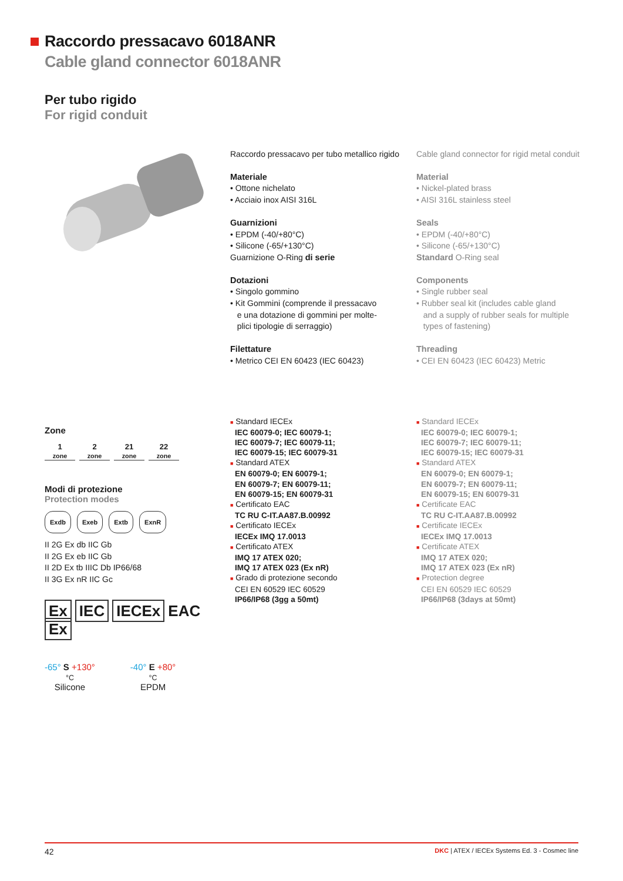Raccordo pressacavo 6018ANR
Cable gland connector 6018ANR
Per tubo rigido
For rigid conduit
Raccordo pressacavo per tubo metallico rigido
Materiale
• Ottone nichelato
• Acciaio inox AISI 316L
Guarnizioni
• EPDM (-40/+80°C)
• Silicone (-65/+130°C)
Guarnizione O-Ring di serie
Dotazioni
• Singolo gommino
• Kit Gommini (comprende il pressacavo
e una dotazione di gommini per molte-
plici tipologie di serraggio)
Filettature
• Metrico CEI EN 60423 (IEC 60423)
Cable gland connector for rigid metal conduit
Material
• Nickel-plated brass
• AISI 316L stainless steel
Seals
• EPDM (-40/+80°C)
• Silicone (-65/+130°C)
Standard O-Ring seal
Components
• Single rubber seal
• Rubber seal kit (includes cable gland
and a supply of rubber seals for multiple
types of fastening)
Threading
• CEI EN 60423 (IEC 60423) Metric
■ Standard IECEx
IEC 60079-0; IEC 60079-1;
IEC 60079-7; IEC 60079-11;
IEC 60079-15; IEC 60079-31
■ Standard ATEX
EN 60079-0; EN 60079-1;
EN 60079-7; EN 60079-11;
EN 60079-15; EN 60079-31
■ Certificato EAC
TC RU C-IT.AA87.B.00992
■ Certificato IECEx
IECEx IMQ 17.0013
■ Certificato ATEX
IMQ 17 ATEX 020;
IMQ 17 ATEX 023 (Ex nR)
■ Grado di protezione secondo
CEI EN 60529 IEC 60529
IP66/IP68 (3gg a 50mt)
■ Standard IECEx
IEC 60079-0; IEC 60079-1;
IEC 60079-7; IEC 60079-11;
IEC 60079-15; IEC 60079-31
■ Standard ATEX
EN 60079-0; EN 60079-1;
EN 60079-7; EN 60079-11;
EN 60079-15; EN 60079-31
■ Certificate EAC
TC RU C-IT.AA87.B.00992
■ Certificate IECEx
IECEx IMQ 17.0013
■ Certificate ATEX
IMQ 17 ATEX 020;
IMQ 17 ATEX 023 (Ex nR)
■ Protection degree
CEI EN 60529 IEC 60529
IP66/IP68 (3days at 50mt)
Zone
1
zone 2
zone 21
zone 22
zone
Modi di protezione
Protection modes
Exdb Exeb Extb ExnR
II 2G Ex db IIC Gb
II 2G Ex eb IIC Gb
II 2D Ex tb IIIC Db IP66/68
II 3G Ex nR IIC Gc
Ex IEC IECEx EAC Ex
-65° S +130°
°C
Silicone
-40° E +80°
°C
EPDM
42 DKC | ATEX / IECEx Systems Ed. 3 - Cosmec line